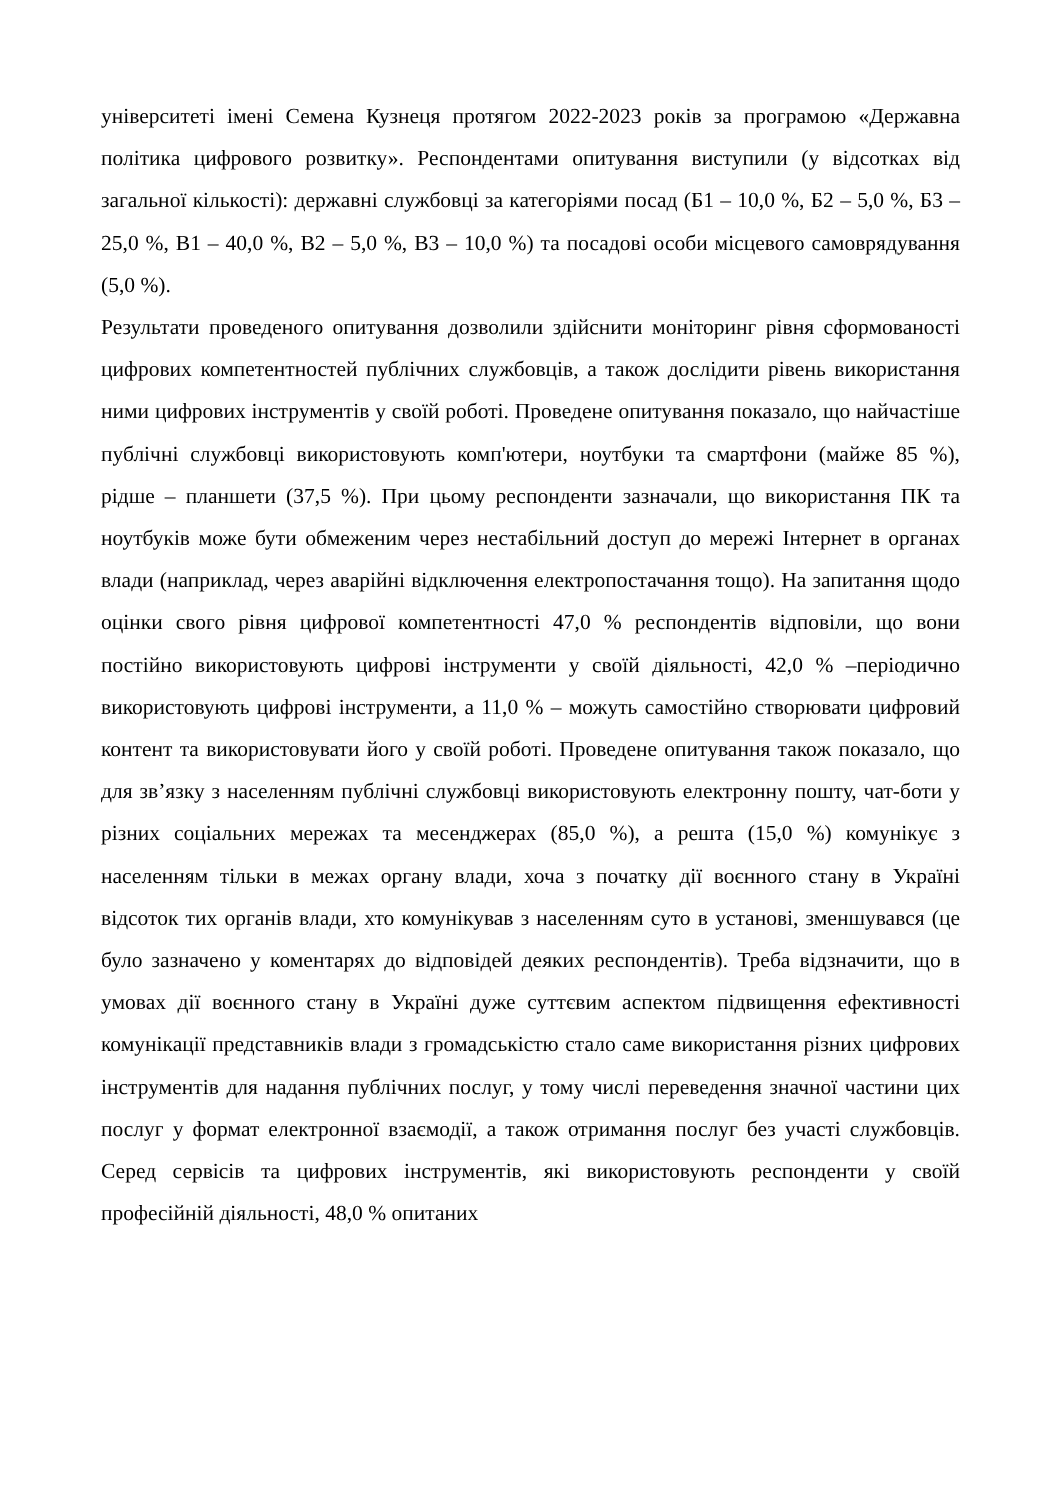університеті імені Семена Кузнеця протягом 2022-2023 років за програмою «Державна політика цифрового розвитку». Респондентами опитування виступили (у відсотках від загальної кількості): державні службовці за категоріями посад (Б1 – 10,0 %, Б2 – 5,0 %, Б3 – 25,0 %, В1 – 40,0 %, В2 – 5,0 %, В3 – 10,0 %) та посадові особи місцевого самоврядування (5,0 %).
Результати проведеного опитування дозволили здійснити моніторинг рівня сформованості цифрових компетентностей публічних службовців, а також дослідити рівень використання ними цифрових інструментів у своїй роботі. Проведене опитування показало, що найчастіше публічні службовці використовують комп'ютери, ноутбуки та смартфони (майже 85 %), рідше – планшети (37,5 %). При цьому респонденти зазначали, що використання ПК та ноутбуків може бути обмеженим через нестабільний доступ до мережі Інтернет в органах влади (наприклад, через аварійні відключення електропостачання тощо). На запитання щодо оцінки свого рівня цифрової компетентності 47,0 % респондентів відповіли, що вони постійно використовують цифрові інструменти у своїй діяльності, 42,0 % –періодично використовують цифрові інструменти, а 11,0 % – можуть самостійно створювати цифровий контент та використовувати його у своїй роботі. Проведене опитування також показало, що для зв’язку з населенням публічні службовці використовують електронну пошту, чат-боти у різних соціальних мережах та месенджерах (85,0 %), а решта (15,0 %) комунікує з населенням тільки в межах органу влади, хоча з початку дії воєнного стану в Україні відсоток тих органів влади, хто комунікував з населенням суто в установі, зменшувався (це було зазначено у коментарях до відповідей деяких респондентів). Треба відзначити, що в умовах дії воєнного стану в Україні дуже суттєвим аспектом підвищення ефективності комунікації представників влади з громадськістю стало саме використання різних цифрових інструментів для надання публічних послуг, у тому числі переведення значної частини цих послуг у формат електронної взаємодії, а також отримання послуг без участі службовців. Серед сервісів та цифрових інструментів, які використовують респонденти у своїй професійній діяльності, 48,0 % опитаних